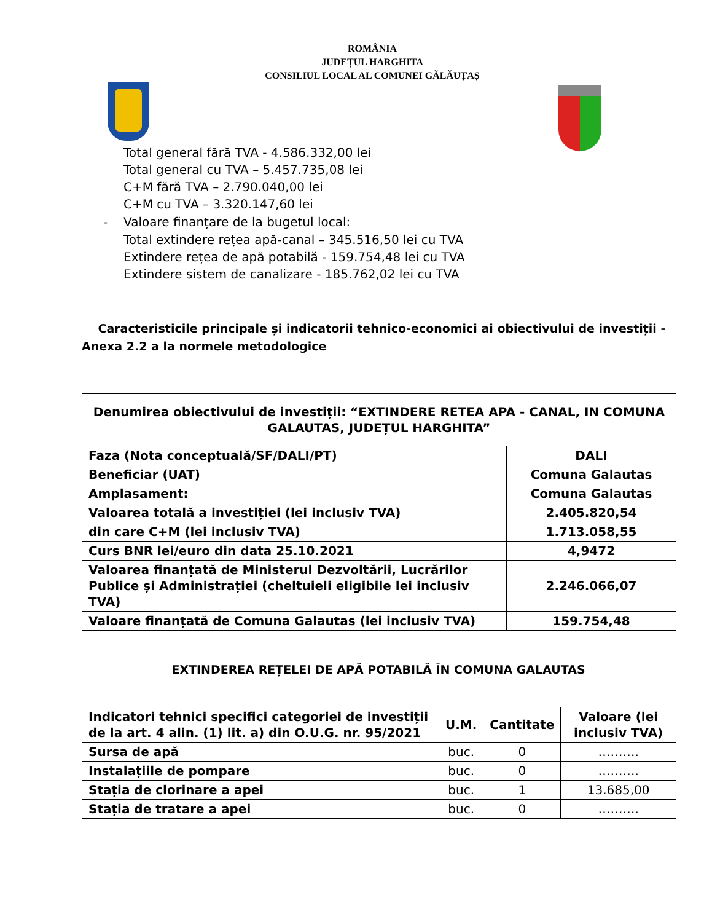ROMÂNIA
JUDEȚUL HARGHITA
CONSILIUL LOCAL AL COMUNEI GĂLĂUȚAȘ
Total general fără TVA - 4.586.332,00 lei
Total general cu TVA – 5.457.735,08 lei
C+M fără TVA – 2.790.040,00 lei
C+M cu TVA – 3.320.147,60 lei
- Valoare finanțare de la bugetul local:
Total extindere rețea apă-canal – 345.516,50 lei cu TVA
Extindere rețea de apă potabilă - 159.754,48 lei cu TVA
Extindere sistem de canalizare - 185.762,02 lei cu TVA
Caracteristicile principale și indicatorii tehnico-economici ai obiectivului de investiții -
Anexa 2.2 a la normele metodologice
| Denumirea obiectivului de investiții: “EXTINDERE RETEA APA - CANAL, IN COMUNA GALAUTAS, JUDEȚUL HARGHITA” | |
| Faza (Nota conceptuală/SF/DALI/PT) | DALI |
| Beneficiar (UAT) | Comuna Galautas |
| Amplasament: | Comuna Galautas |
| Valoarea totală a investiției (lei inclusiv TVA) | 2.405.820,54 |
| din care C+M (lei inclusiv TVA) | 1.713.058,55 |
| Curs BNR lei/euro din data 25.10.2021 | 4,9472 |
| Valoarea finanțată de Ministerul Dezvoltării, Lucrărilor Publice și Administrației (cheltuieli eligibile lei inclusiv TVA) | 2.246.066,07 |
| Valoare finanțată de Comuna Galautas (lei inclusiv TVA) | 159.754,48 |
EXTINDEREA REȚELEI DE APĂ POTABILĂ ÎN COMUNA GALAUTAS
| Indicatori tehnici specifici categoriei de investiții de la art. 4 alin. (1) lit. a) din O.U.G. nr. 95/2021 | U.M. | Cantitate | Valoare (lei inclusiv TVA) |
| --- | --- | --- | --- |
| Sursa de apă | buc. | 0 | ………. |
| Instalațiile de pompare | buc. | 0 | ………. |
| Stația de clorinare a apei | buc. | 1 | 13.685,00 |
| Stația de tratare a apei | buc. | 0 | ………. |